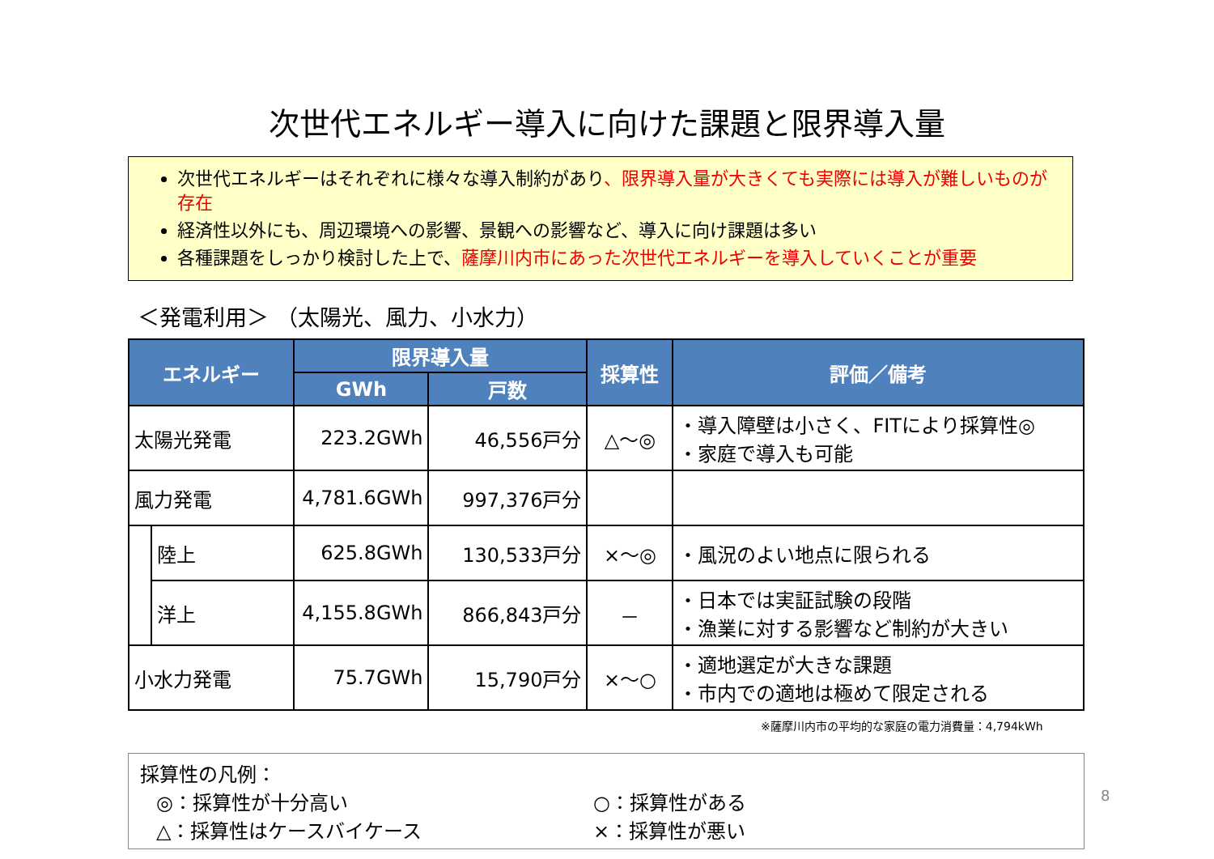次世代エネルギー導入に向けた課題と限界導入量
次世代エネルギーはそれぞれに様々な導入制約があり、限界導入量が大きくても実際には導入が難しいものが存在
経済性以外にも、周辺環境への影響、景観への影響など、導入に向け課題は多い
各種課題をしっかり検討した上で、薩摩川内市にあった次世代エネルギーを導入していくことが重要
＜発電利用＞ （太陽光、風力、小水力）
| エネルギー | | 限界導入量 | | 採算性 | 評価／備考 |
| --- | --- | --- | --- | --- | --- |
| | | GWh | 戸数 | | |
| 太陽光発電 | | 223.2GWh | 46,556戸分 | △～◎ | ・導入障壁は小さく、FITにより採算性◎ ・家庭で導入も可能 |
| 風力発電 | | 4,781.6GWh | 997,376戸分 | | |
| | 陸上 | 625.8GWh | 130,533戸分 | ×～◎ | ・風況のよい地点に限られる |
| | 洋上 | 4,155.8GWh | 866,843戸分 | － | ・日本では実証試験の段階 ・漁業に対する影響など制約が大きい |
| 小水力発電 | | 75.7GWh | 15,790戸分 | ×～○ | ・適地選定が大きな課題 ・市内での適地は極めて限定される |
※薩摩川内市の平均的な家庭の電力消費量：4,794kWh
採算性の凡例：
◎：採算性が十分高い ○：採算性がある
△：採算性はケースバイケース ×：採算性が悪い
8